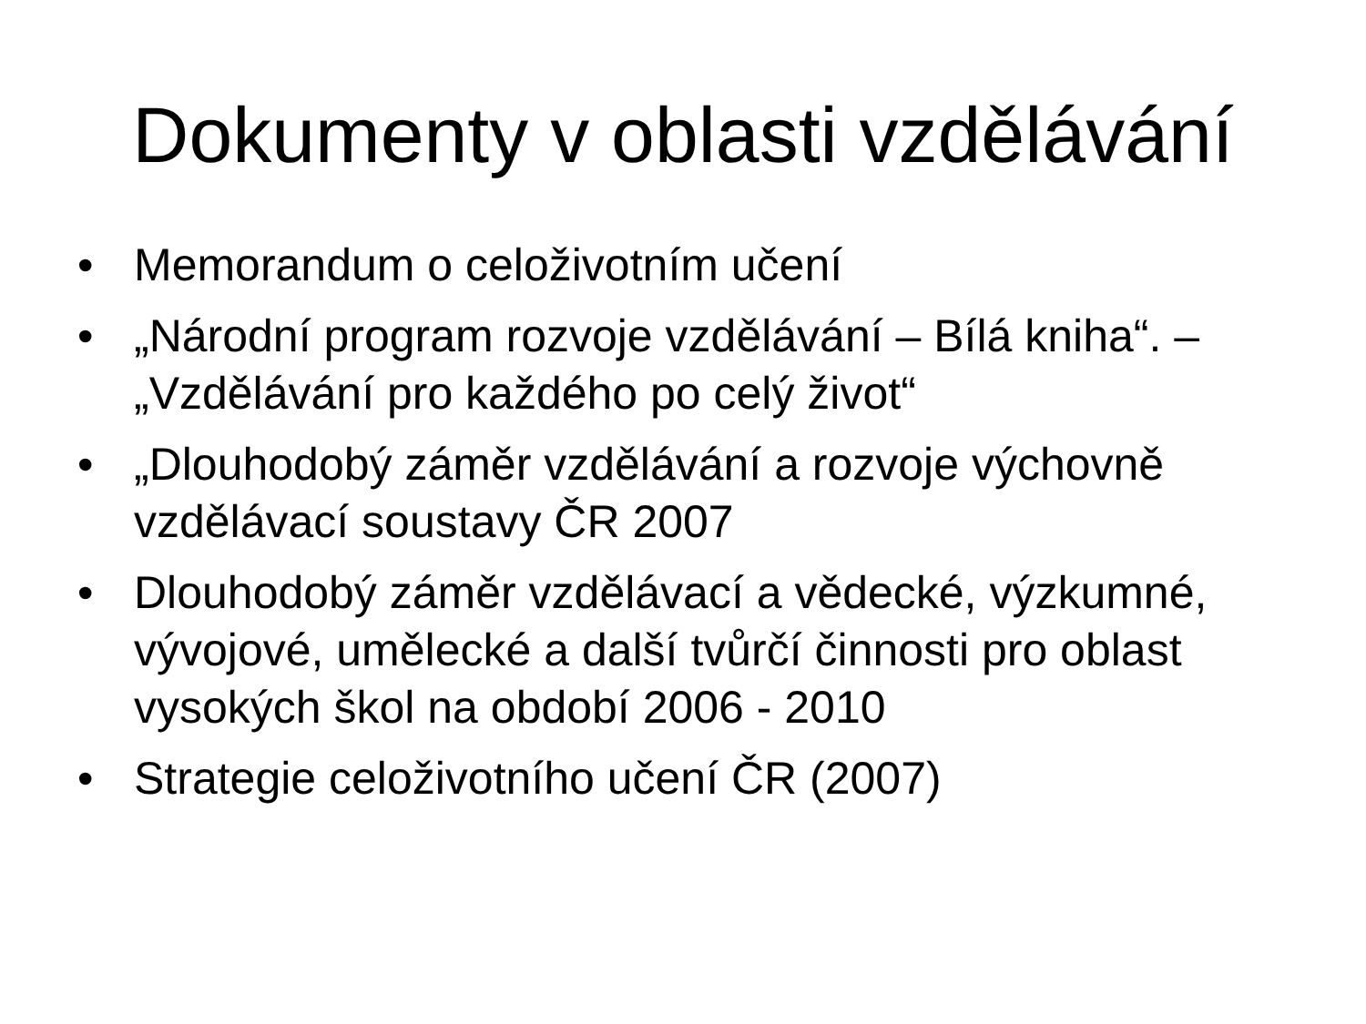Dokumenty v oblasti vzdělávání
• Memorandum o celoživotním učení
• „Národní program rozvoje vzdělávání – Bílá kniha“. – „Vzdělávání pro každého po celý život“
• „Dlouhodobý záměr vzdělávání a rozvoje výchovně vzdělávací soustavy ČR 2007
• Dlouhodobý záměr vzdělávací a vědecké, výzkumné, vývojové, umělecké a další tvůrčí činnosti pro oblast vysokých škol na období 2006 - 2010
• Strategie celoživotního učení ČR (2007)